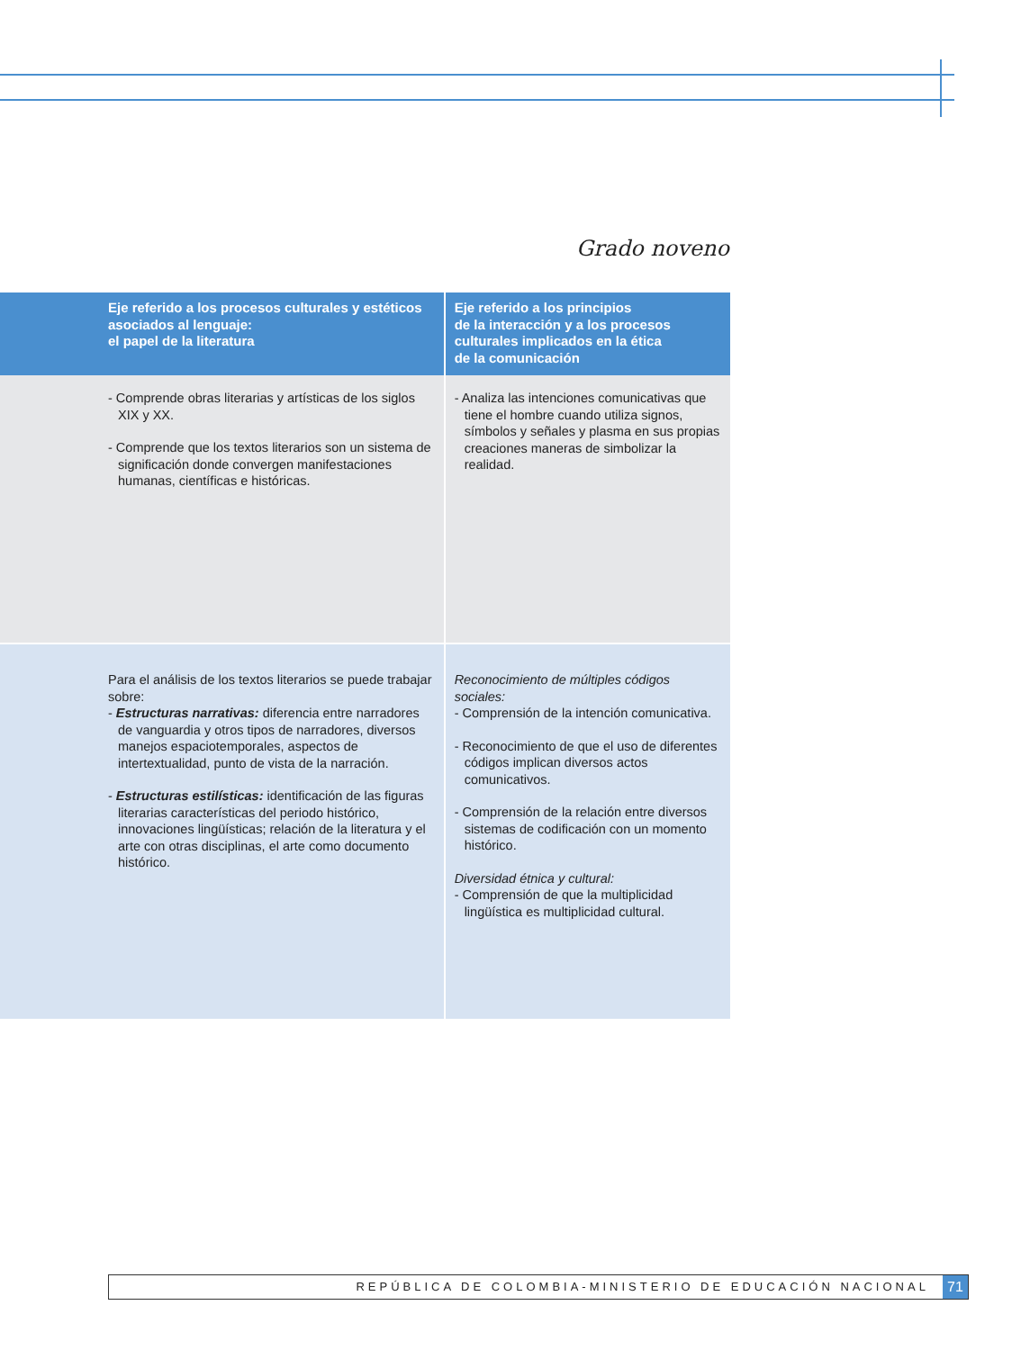Grado noveno
| Eje referido a los procesos culturales y estéticos asociados al lenguaje: el papel de la literatura | Eje referido a los principios de la interacción y a los procesos culturales implicados en la ética de la comunicación |
| --- | --- |
| - Comprende obras literarias y artísticas de los siglos XIX y XX. - Comprende que los textos literarios son un sistema de significación donde convergen manifestaciones humanas, científicas e históricas. | - Analiza las intenciones comunicativas que tiene el hombre cuando utiliza signos, símbolos y señales y plasma en sus propias creaciones maneras de simbolizar la realidad. |
| Para el análisis de los textos literarios se puede trabajar sobre: - Estructuras narrativas: diferencia entre narradores de vanguardia y otros tipos de narradores, diversos manejos espaciotemporales, aspectos de intertextualidad, punto de vista de la narración. - Estructuras estilísticas: identificación de las figuras literarias características del periodo histórico, innovaciones lingüísticas; relación de la literatura y el arte con otras disciplinas, el arte como documento histórico. | Reconocimiento de múltiples códigos sociales: - Comprensión de la intención comunicativa. - Reconocimiento de que el uso de diferentes códigos implican diversos actos comunicativos. - Comprensión de la relación entre diversos sistemas de codificación con un momento histórico. Diversidad étnica y cultural: - Comprensión de que la multiplicidad lingüística es multiplicidad cultural. |
REPÚBLICA DE COLOMBIA-MINISTERIO DE EDUCACIÓN NACIONAL 71